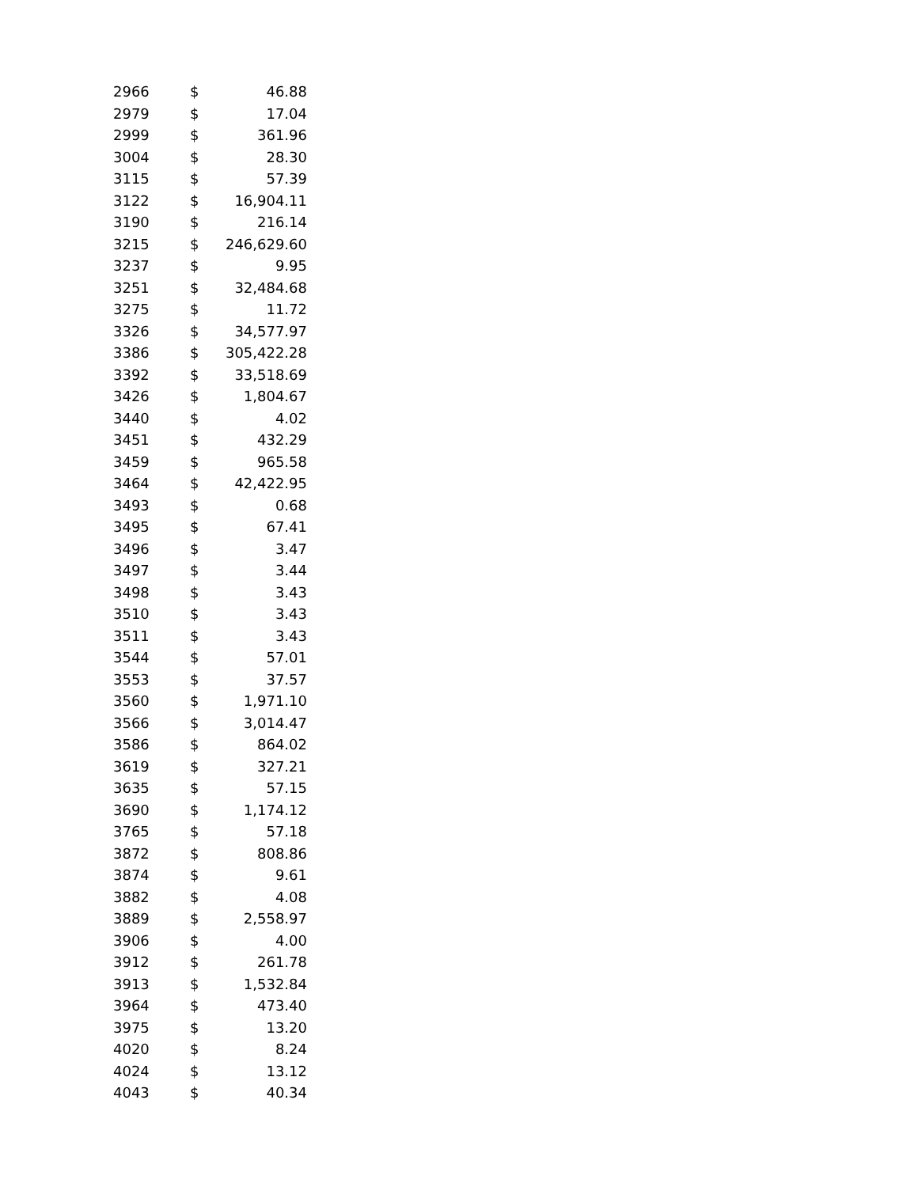| 2966 | $ | 46.88 |
| 2979 | $ | 17.04 |
| 2999 | $ | 361.96 |
| 3004 | $ | 28.30 |
| 3115 | $ | 57.39 |
| 3122 | $ | 16,904.11 |
| 3190 | $ | 216.14 |
| 3215 | $ | 246,629.60 |
| 3237 | $ | 9.95 |
| 3251 | $ | 32,484.68 |
| 3275 | $ | 11.72 |
| 3326 | $ | 34,577.97 |
| 3386 | $ | 305,422.28 |
| 3392 | $ | 33,518.69 |
| 3426 | $ | 1,804.67 |
| 3440 | $ | 4.02 |
| 3451 | $ | 432.29 |
| 3459 | $ | 965.58 |
| 3464 | $ | 42,422.95 |
| 3493 | $ | 0.68 |
| 3495 | $ | 67.41 |
| 3496 | $ | 3.47 |
| 3497 | $ | 3.44 |
| 3498 | $ | 3.43 |
| 3510 | $ | 3.43 |
| 3511 | $ | 3.43 |
| 3544 | $ | 57.01 |
| 3553 | $ | 37.57 |
| 3560 | $ | 1,971.10 |
| 3566 | $ | 3,014.47 |
| 3586 | $ | 864.02 |
| 3619 | $ | 327.21 |
| 3635 | $ | 57.15 |
| 3690 | $ | 1,174.12 |
| 3765 | $ | 57.18 |
| 3872 | $ | 808.86 |
| 3874 | $ | 9.61 |
| 3882 | $ | 4.08 |
| 3889 | $ | 2,558.97 |
| 3906 | $ | 4.00 |
| 3912 | $ | 261.78 |
| 3913 | $ | 1,532.84 |
| 3964 | $ | 473.40 |
| 3975 | $ | 13.20 |
| 4020 | $ | 8.24 |
| 4024 | $ | 13.12 |
| 4043 | $ | 40.34 |